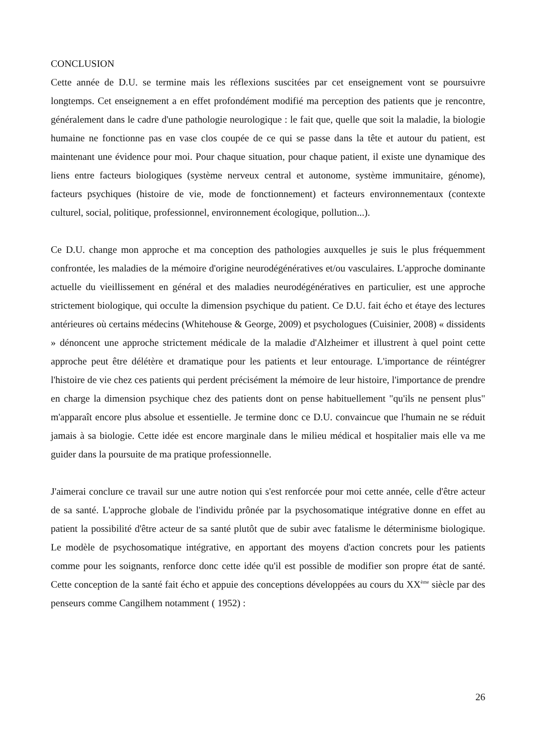CONCLUSION
Cette année de D.U. se termine mais les réflexions suscitées par cet enseignement vont se poursuivre longtemps. Cet enseignement a en effet profondément modifié ma perception des patients que je rencontre, généralement dans le cadre d'une pathologie neurologique : le fait que, quelle que soit la maladie, la biologie humaine ne fonctionne pas en vase clos coupée de ce qui se passe dans la tête et autour du patient, est maintenant une évidence pour moi. Pour chaque situation, pour chaque patient, il existe une dynamique des liens entre facteurs biologiques (système nerveux central et autonome, système immunitaire, génome), facteurs psychiques (histoire de vie, mode de fonctionnement) et facteurs environnementaux (contexte culturel, social, politique, professionnel, environnement écologique, pollution...).
Ce D.U. change mon approche et ma conception des pathologies auxquelles je suis le plus fréquemment confrontée, les maladies de la mémoire d'origine neurodégénératives et/ou vasculaires. L'approche dominante actuelle du vieillissement en général et des maladies neurodégénératives en particulier, est une approche strictement biologique, qui occulte la dimension psychique du patient. Ce D.U. fait écho et étaye des lectures antérieures où certains médecins (Whitehouse & George, 2009) et psychologues (Cuisinier, 2008) « dissidents » dénoncent une approche strictement médicale de la maladie d'Alzheimer et illustrent à quel point cette approche peut être délétère et dramatique pour les patients et leur entourage. L'importance de réintégrer l'histoire de vie chez ces patients qui perdent précisément la mémoire de leur histoire, l'importance de prendre en charge la dimension psychique chez des patients dont on pense habituellement "qu'ils ne pensent plus" m'apparaît encore plus absolue et essentielle. Je termine donc ce D.U. convaincue que l'humain ne se réduit jamais à sa biologie. Cette idée est encore marginale dans le milieu médical et hospitalier mais elle va me guider dans la poursuite de ma pratique professionnelle.
J'aimerai conclure ce travail sur une autre notion qui s'est renforcée pour moi cette année, celle d'être acteur de sa santé. L'approche globale de l'individu prônée par la psychosomatique intégrative donne en effet au patient la possibilité d'être acteur de sa santé plutôt que de subir avec fatalisme le déterminisme biologique. Le modèle de psychosomatique intégrative, en apportant des moyens d'action concrets pour les patients comme pour les soignants, renforce donc cette idée qu'il est possible de modifier son propre état de santé. Cette conception de la santé fait écho et appuie des conceptions développées au cours du XX<sup>ème</sup> siècle par des penseurs comme Cangilhem notamment ( 1952) :
26